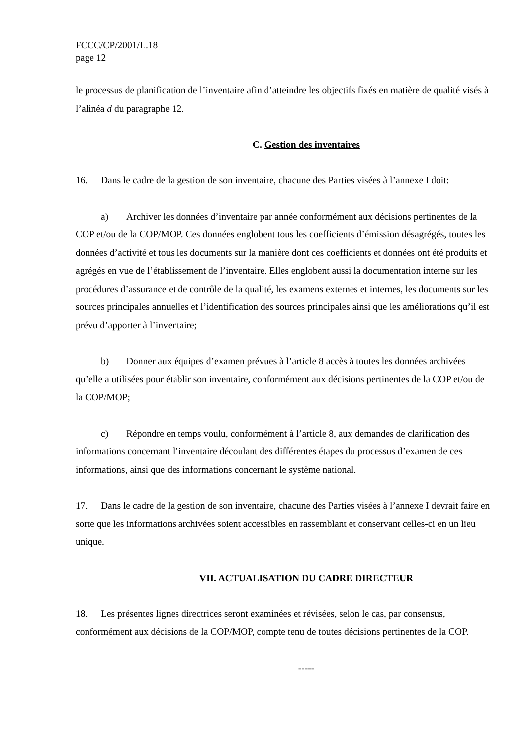FCCC/CP/2001/L.18
page 12
le processus de planification de l’inventaire afin d’atteindre les objectifs fixés en matière de qualité visés à l’alinéa d du paragraphe 12.
C. Gestion des inventaires
16. Dans le cadre de la gestion de son inventaire, chacune des Parties visées à l’annexe I doit:
a) Archiver les données d’inventaire par année conformément aux décisions pertinentes de la COP et/ou de la COP/MOP. Ces données englobent tous les coefficients d’émission désagrégés, toutes les données d’activité et tous les documents sur la manière dont ces coefficients et données ont été produits et agrégés en vue de l’établissement de l’inventaire. Elles englobent aussi la documentation interne sur les procédures d’assurance et de contrôle de la qualité, les examens externes et internes, les documents sur les sources principales annuelles et l’identification des sources principales ainsi que les améliorations qu’il est prévu d’apporter à l’inventaire;
b) Donner aux équipes d’examen prévues à l’article 8 accès à toutes les données archivées qu’elle a utilisées pour établir son inventaire, conformément aux décisions pertinentes de la COP et/ou de la COP/MOP;
c) Répondre en temps voulu, conformément à l’article 8, aux demandes de clarification des informations concernant l’inventaire découlant des différentes étapes du processus d’examen de ces informations, ainsi que des informations concernant le système national.
17. Dans le cadre de la gestion de son inventaire, chacune des Parties visées à l’annexe I devrait faire en sorte que les informations archivées soient accessibles en rassemblant et conservant celles-ci en un lieu unique.
VII. ACTUALISATION DU CADRE DIRECTEUR
18. Les présentes lignes directrices seront examinées et révisées, selon le cas, par consensus, conformément aux décisions de la COP/MOP, compte tenu de toutes décisions pertinentes de la COP.
-----